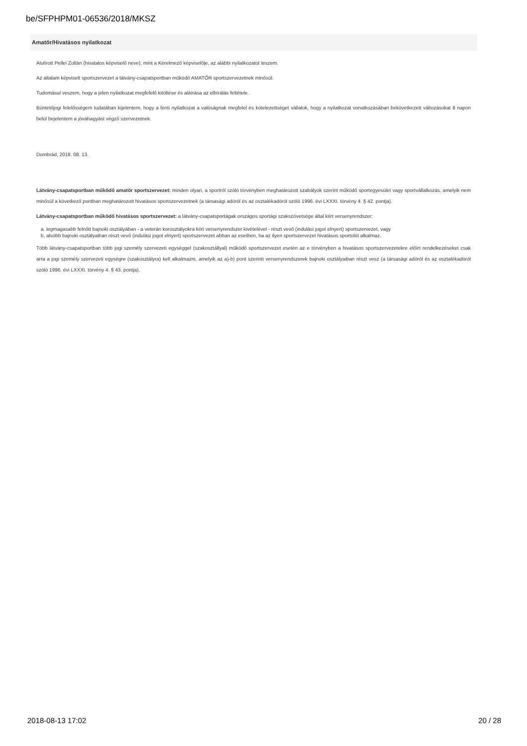be/SFPHPM01-06536/2018/MKSZ
Amatőr/Hivatásos nyilatkozat
Alulírott Pellei Zoltán (hivatalos képviselő neve), mint a Kérelmező képviselője, az alábbi nyilatkozatot teszem.
Az általam képviselt sportszervezet a látvány-csapatsportban működő AMATŐR sportszervezetnek minősül.
Tudomásul veszem, hogy a jelen nyilatkozat megfelelő kitöltése és aláírása az elbírálás feltétele.
Büntetőjogi felelősségem tudatában kijelentem, hogy a fenti nyilatkozat a valóságnak megfelel és kötelezettséget vállalok, hogy a nyilatkozat vonatkozásában bekövetkezett változásokat 8 napon belül bejelentem a jóváhagyást végző szervezetnek.
Dombrád, 2018. 08. 13.
Látvány-csapatsportban működő amatőr sportszervezet: minden olyan, a sportról szóló törvényben meghatározott szabályok szerint működő sportegyesület vagy sportvállalkozás, amelyik nem minősül a következő pontban meghatározott hivatásos sportszervezetnek (a társasági adóról és az osztalékadóról szóló 1996. évi LXXXI. törvény 4. § 42. pontja).
Látvány-csapatsportban működő hivatásos sportszervezet: a látvány-csapatsportágak országos sportági szakszövetsége által kiírt versenyrendszer:
a. legmagasabb felnőtt bajnoki osztályában - a veterán korosztályokra kiírt versenyrendszer kivételével - részt vevő (indulási jogot elnyert) sportszervezet, vagy
b. alsóbb bajnoki osztályaiban részt vevő (indulási jogot elnyert) sportszervezet abban az esetben, ha az ilyen sportszervezet hivatásos sportolót alkalmaz.
Több látvány-csapatsportban több jogi személy szervezeti egységgel (szakosztállyal) működő sportszervezet esetén az e törvényben a hivatásos sportszervezetekre előírt rendelkezéseket csak arra a jogi személy szervezeti egységre (szakosztályra) kell alkalmazni, amelyik az a)-b) pont szerinti versenyrendszerek bajnoki osztályaiban részt vesz (a társasági adóról és az osztalékadóról szóló 1996. évi LXXXI. törvény 4. § 43. pontja).
2018-08-13 17:02 20 / 28